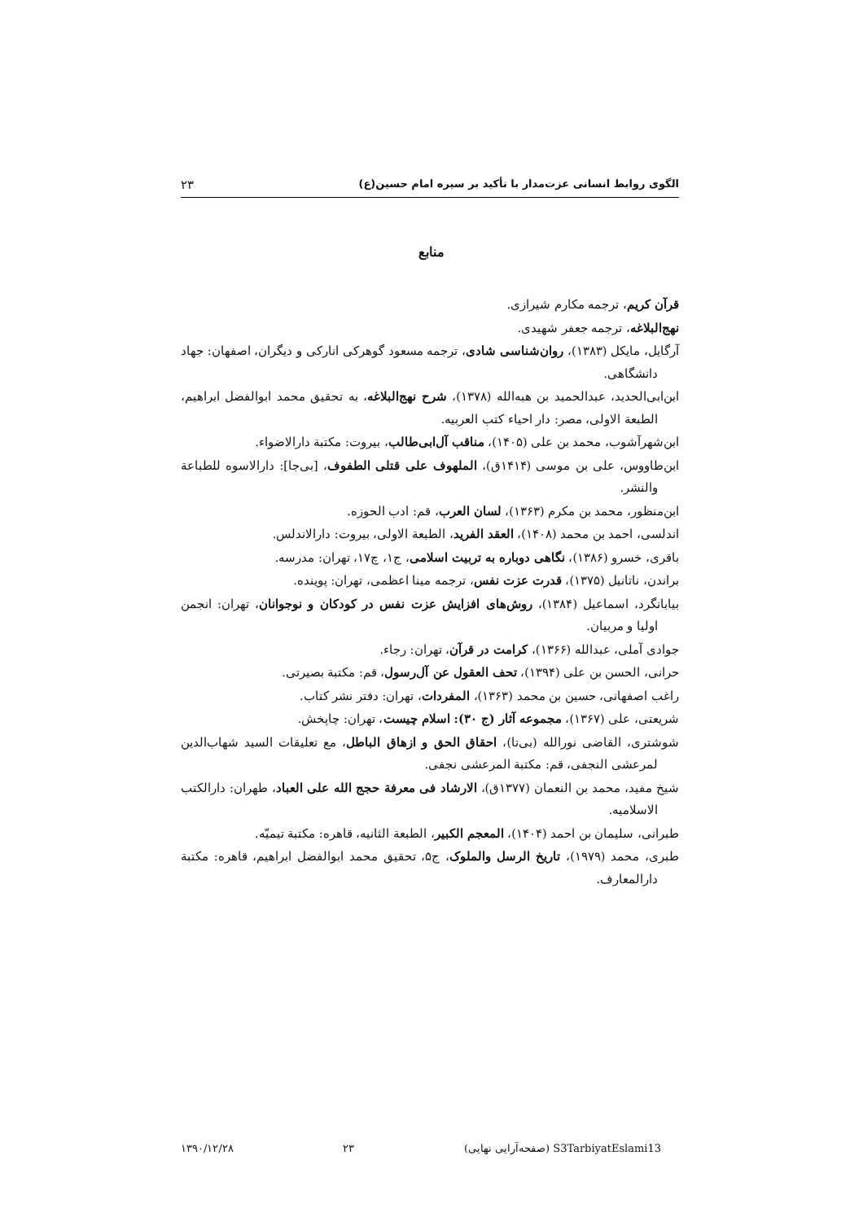الگوی روابط انسانی عزت‌مدار با تأکید بر سیره امام حسین(ع) ۲۳
منابع
قرآن کریم، ترجمه مکارم شیرازی.
نهج‌البلاغه، ترجمه جعفر شهیدی.
آرگایل، مایکل (۱۳۸۳)، روان‌شناسی شادی، ترجمه مسعود گوهرکی انارکی و دیگران، اصفهان: جهاد دانشگاهی.
ابن‌ابی‌الحدید، عبدالحمید بن هبه‌الله (۱۳۷۸)، شرح نهج‌البلاغه، به تحقیق محمد ابوالفضل ابراهیم، الطبعة الاولی، مصر: دار احیاء کتب العربیه.
ابن‌شهرآشوب، محمد بن علی (۱۴۰۵)، مناقب آل‌ابی‌طالب، بیروت: مکتبة دارالاضواء.
ابن‌طاووس، علی بن موسی (۱۴۱۴ق)، الملهوف علی قتلی الطفوف، [بی‌جا]: دارالاسوه للطباعة والنشر.
ابن‌منظور، محمد بن مکرم (۱۳۶۳)، لسان العرب، قم: ادب الحوزه.
اندلسی، احمد بن محمد (۱۴۰۸)، العقد الفرید، الطبعة الاولی، بیروت: دارالاندلس.
باقری، خسرو (۱۳۸۶)، نگاهی دوباره به تربیت اسلامی، ج۱، چ۱۷، تهران: مدرسه.
براندن، ناتانیل (۱۳۷۵)، قدرت عزت نفس، ترجمه مینا اعظمی، تهران: پوینده.
بیابانگرد، اسماعیل (۱۳۸۴)، روش‌های افزایش عزت نفس در کودکان و نوجوانان، تهران: انجمن اولیا و مربیان.
جوادی آملی، عبدالله (۱۳۶۶)، کرامت در قرآن، تهران: رجاء.
حرانی، الحسن بن علی (۱۳۹۴)، تحف العقول عن آل‌رسول، قم: مکتبة بصیرتی.
راغب اصفهانی، حسین بن محمد (۱۳۶۳)، المفردات، تهران: دفتر نشر کتاب.
شریعتی، علی (۱۳۶۷)، مجموعه آثار (ج ۳۰): اسلام چیست، تهران: چاپخش.
شوشتری، القاضی نورالله (بی‌تا)، احقاق الحق و ازهاق الباطل، مع تعلیقات السید شهاب‌الدین لمرعشی النجفی، قم: مکتبة المرعشی نجفی.
شیخ مفید، محمد بن النعمان (۱۳۷۷ق)، الارشاد فی معرفة حجج الله علی العباد، طهران: دارالکتب الاسلامیه.
طبرانی، سلیمان بن احمد (۱۴۰۴)، المعجم الکبیر، الطبعة الثانیه، قاهره: مکتبة تیمیّه.
طبری، محمد (۱۹۷۹)، تاریخ الرسل والملوک، ج۵، تحقیق محمد ابوالفضل ابراهیم، قاهره: مکتبة دارالمعارف.
S3TarbiyatEslami13 (صفحه‌آرایی نهایی) ۲۳ ۱۳۹۰/۱۲/۲۸